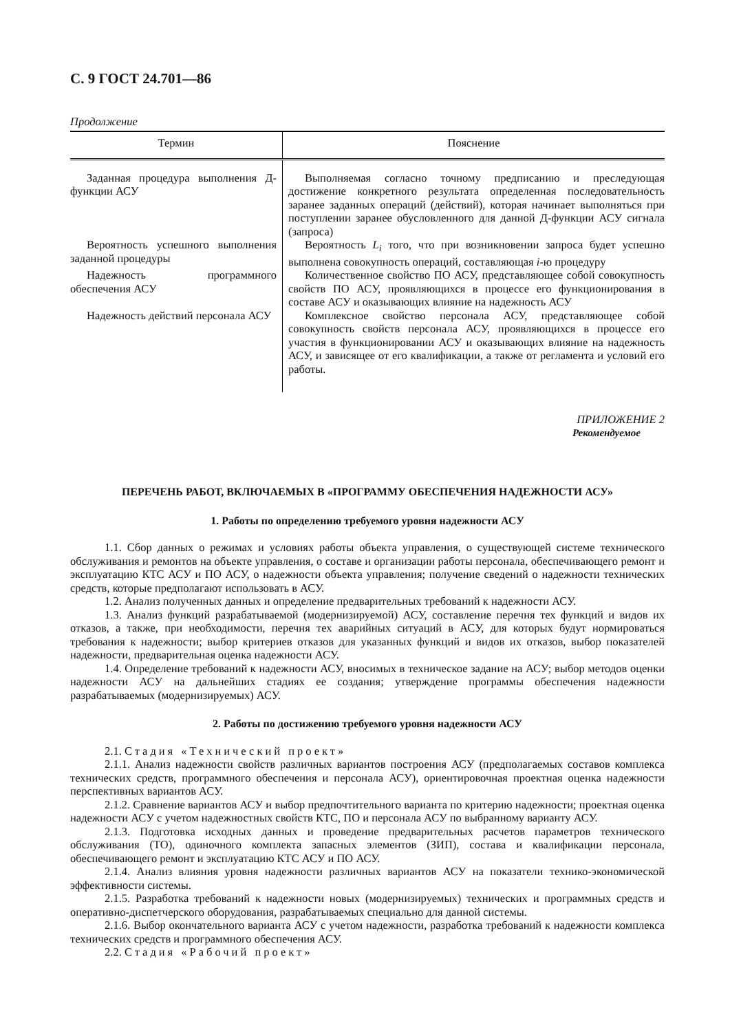С. 9 ГОСТ 24.701—86
Продолжение
| Термин | Пояснение |
| --- | --- |
| Заданная процедура выполнения Д-функции АСУ | Выполняемая согласно точному предписанию и преследующая достижение конкретного результата определенная последовательность заранее заданных операций (действий), которая начинает выполняться при поступлении заранее обусловленного для данной Д-функции АСУ сигнала (запроса) |
| Вероятность успешного выполнения заданной процедуры | Вероятность L<sub>i</sub> того, что при возникновении запроса будет успешно выполнена совокупность операций, составляющая i -ю процедуру |
| Надежность программного обеспечения АСУ | Количественное свойство ПО АСУ, представляющее собой совокупность свойств ПО АСУ, проявляющихся в процессе его функционирования в составе АСУ и оказывающих влияние на надежность АСУ |
| Надежность действий персонала АСУ | Комплексное свойство персонала АСУ, представляющее собой совокупность свойств персонала АСУ, проявляющихся в процессе его участия в функционировании АСУ и оказывающих влияние на надежность АСУ, и зависящее от его квалификации, а также от регламента и условий его работы. |
ПРИЛОЖЕНИЕ 2
Рекомендуемое
ПЕРЕЧЕНЬ РАБОТ, ВКЛЮЧАЕМЫХ В «ПРОГРАММУ ОБЕСПЕЧЕНИЯ НАДЕЖНОСТИ АСУ»
1. Работы по определению требуемого уровня надежности АСУ
1.1. Сбор данных о режимах и условиях работы объекта управления, о существующей системе технического обслуживания и ремонтов на объекте управления, о составе и организации работы персонала, обеспечивающего ремонт и эксплуатацию КТС АСУ и ПО АСУ, о надежности объекта управления; получение сведений о надежности технических средств, которые предполагают использовать в АСУ.
1.2. Анализ полученных данных и определение предварительных требований к надежности АСУ.
1.3. Анализ функций разрабатываемой (модернизируемой) АСУ, составление перечня тех функций и видов их отказов, а также, при необходимости, перечня тех аварийных ситуаций в АСУ, для которых будут нормироваться требования к надежности; выбор критериев отказов для указанных функций и видов их отказов, выбор показателей надежности, предварительная оценка надежности АСУ.
1.4. Определение требований к надежности АСУ, вносимых в техническое задание на АСУ; выбор методов оценки надежности АСУ на дальнейших стадиях ее создания; утверждение программы обеспечения надежности разрабатываемых (модернизируемых) АСУ.
2. Работы по достижению требуемого уровня надежности АСУ
2.1. Стадия «Технический проект»
2.1.1. Анализ надежности свойств различных вариантов построения АСУ (предполагаемых составов комплекса технических средств, программного обеспечения и персонала АСУ), ориентировочная проектная оценка надежности перспективных вариантов АСУ.
2.1.2. Сравнение вариантов АСУ и выбор предпочтительного варианта по критерию надежности; проектная оценка надежности АСУ с учетом надежностных свойств КТС, ПО и персонала АСУ по выбранному варианту АСУ.
2.1.3. Подготовка исходных данных и проведение предварительных расчетов параметров технического обслуживания (ТО), одиночного комплекта запасных элементов (ЗИП), состава и квалификации персонала, обеспечивающего ремонт и эксплуатацию КТС АСУ и ПО АСУ.
2.1.4. Анализ влияния уровня надежности различных вариантов АСУ на показатели технико-экономической эффективности системы.
2.1.5. Разработка требований к надежности новых (модернизируемых) технических и программных средств и оперативно-диспетчерского оборудования, разрабатываемых специально для данной системы.
2.1.6. Выбор окончательного варианта АСУ с учетом надежности, разработка требований к надежности комплекса технических средств и программного обеспечения АСУ.
2.2. Стадия «Рабочий проект»